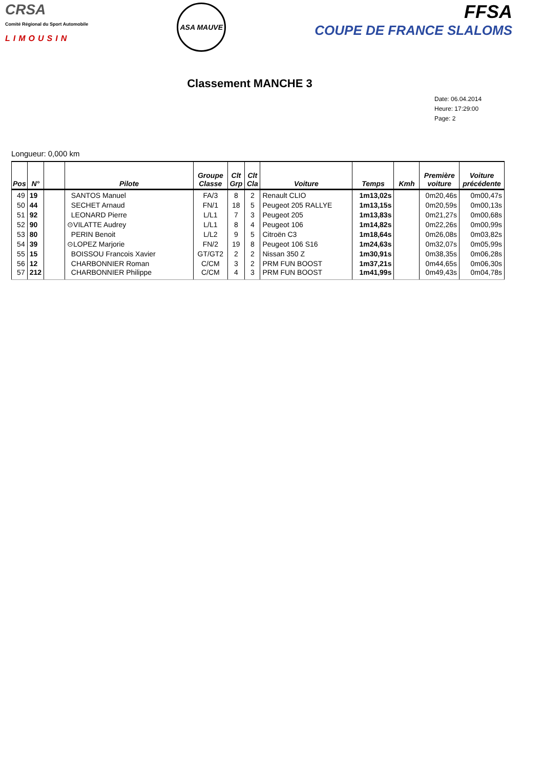CRSA
Comité Régional du Sport Automobile
LIMOUSIN
ASA MAUVE
FFSA
COUPE DE FRANCE SLALOMS
Classement MANCHE 3
Date: 06.04.2014
Heure: 17:29:00
Page: 2
Longueur: 0,000 km
| Pos | N° | | Pilote | Groupe Classe | Clt Grp | Clt Cla | Voiture | Temps | Kmh | Première voiture | Voiture précédente |
| --- | --- | --- | --- | --- | --- | --- | --- | --- | --- | --- | --- |
| 49 | 19 | | SANTOS Manuel | FA/3 | 8 | 2 | Renault CLIO | 1m13,02s | | 0m20,46s | 0m00,47s |
| 50 | 44 | | SECHET Arnaud | FN/1 | 18 | 5 | Peugeot 205 RALLYE | 1m13,15s | | 0m20,59s | 0m00,13s |
| 51 | 92 | | LEONARD Pierre | L/L1 | 7 | 3 | Peugeot 205 | 1m13,83s | | 0m21,27s | 0m00,68s |
| 52 | 90 | | ⊙VILATTE Audrey | L/L1 | 8 | 4 | Peugeot 106 | 1m14,82s | | 0m22,26s | 0m00,99s |
| 53 | 80 | | PERIN Benoit | L/L2 | 9 | 5 | Citroën C3 | 1m18,64s | | 0m26,08s | 0m03,82s |
| 54 | 39 | | ⊙LOPEZ Marjorie | FN/2 | 19 | 8 | Peugeot 106 S16 | 1m24,63s | | 0m32,07s | 0m05,99s |
| 55 | 15 | | BOISSOU Francois Xavier | GT/GT2 | 2 | 2 | Nissan 350 Z | 1m30,91s | | 0m38,35s | 0m06,28s |
| 56 | 12 | | CHARBONNIER Roman | C/CM | 3 | 2 | PRM FUN BOOST | 1m37,21s | | 0m44,65s | 0m06,30s |
| 57 | 212 | | CHARBONNIER Philippe | C/CM | 4 | 3 | PRM FUN BOOST | 1m41,99s | | 0m49,43s | 0m04,78s |